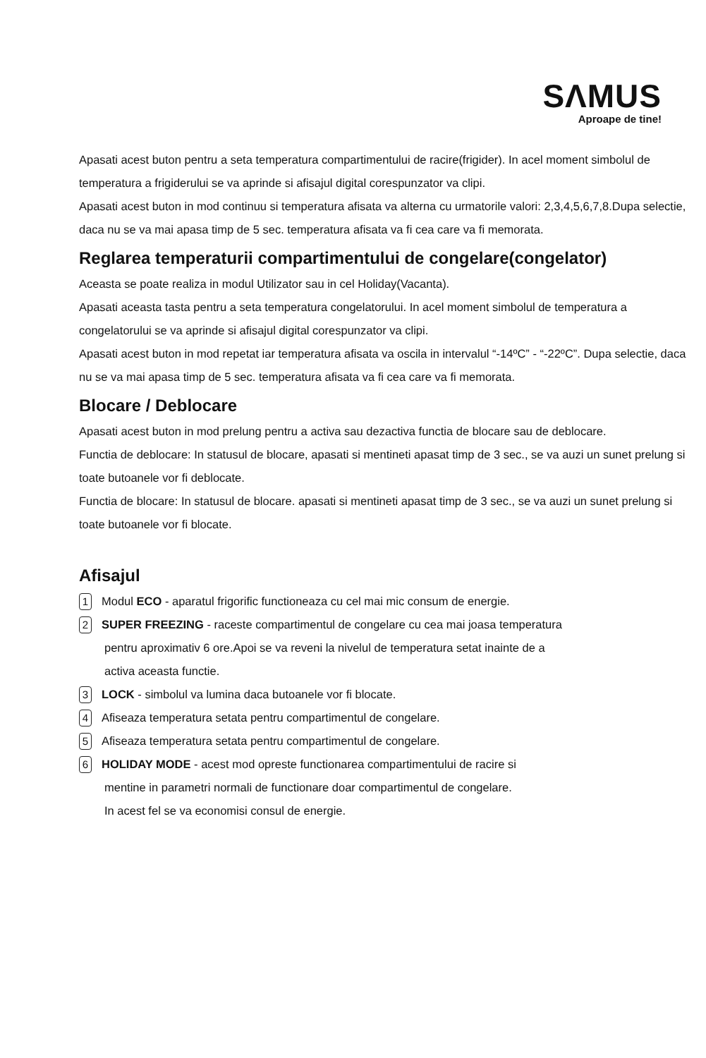SΛMUS
Aproape de tine!
Apasati acest buton pentru a seta temperatura compartimentului de racire(frigider). In acel moment simbolul de temperatura a frigiderului se va aprinde si afisajul digital corespunzator va clipi.
Apasati acest buton in mod continuu si temperatura afisata va alterna cu urmatorile valori: 2,3,4,5,6,7,8.Dupa selectie, daca nu se va mai apasa timp de 5 sec. temperatura afisata va fi cea care va fi memorata.
Reglarea temperaturii compartimentului de congelare(congelator)
Aceasta se poate realiza in modul Utilizator sau in cel Holiday(Vacanta).
Apasati aceasta tasta pentru a seta temperatura congelatorului. In acel moment simbolul de temperatura a congelatorului se va aprinde si afisajul digital corespunzator va clipi.
Apasati acest buton in mod repetat iar temperatura afisata va oscila in intervalul “-14ºC” - “-22ºC”. Dupa selectie, daca nu se va mai apasa timp de 5 sec. temperatura afisata va fi cea care va fi memorata.
Blocare / Deblocare
Apasati acest buton in mod prelung pentru a activa sau dezactiva functia de blocare sau de deblocare.
Functia de deblocare: In statusul de blocare, apasati si mentineti apasat timp de 3 sec., se va auzi un sunet prelung si toate butoanele vor fi deblocate.
Functia de blocare: In statusul de blocare. apasati si mentineti apasat timp de 3 sec., se va auzi un sunet prelung si toate butoanele vor fi blocate.
Afisajul
1 Modul ECO - aparatul frigorific functioneaza cu cel mai mic consum de energie.
2 SUPER FREEZING - raceste compartimentul de congelare cu cea mai joasa temperatura
pentru aproximativ 6 ore.Apoi se va reveni la nivelul de temperatura setat inainte de a
activa aceasta functie.
3 LOCK - simbolul va lumina daca butoanele vor fi blocate.
4 Afiseaza temperatura setata pentru compartimentul de congelare.
5 Afiseaza temperatura setata pentru compartimentul de congelare.
6 HOLIDAY MODE - acest mod opreste functionarea compartimentului de racire si
mentine in parametri normali de functionare doar compartimentul de congelare.
In acest fel se va economisi consul de energie.